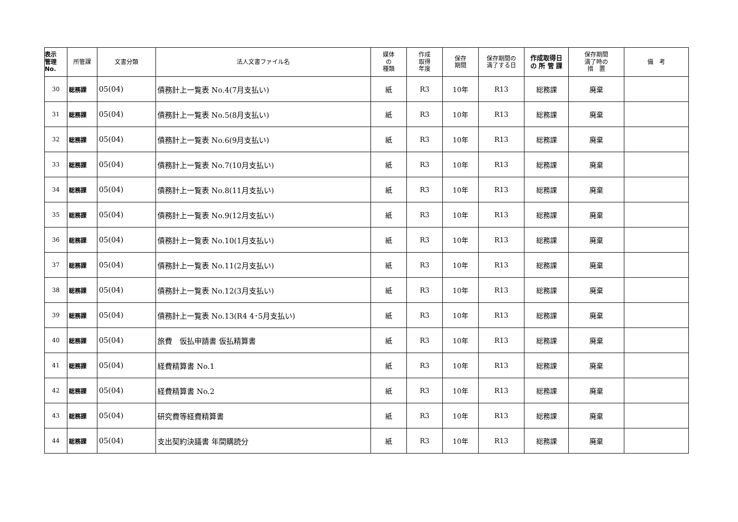| 表示 管理 No. | 所管課 | 文書分類 | 法人文書ファイル名 | 媒体 の 種類 | 作成 取得 年度 | 保存 期間 | 保存期間の 満了する日 | 作成取得日 の 所 管 課 | 保存期間 満了時の 措 置 | 備 考 |
| --- | --- | --- | --- | --- | --- | --- | --- | --- | --- | --- |
| 30 | 総務課 | 05(04) | 債務計上一覧表 No.4(7月支払い) | 紙 | R3 | 10年 | R13 | 総務課 | 廃棄 | |
| 31 | 総務課 | 05(04) | 債務計上一覧表 No.5(8月支払い) | 紙 | R3 | 10年 | R13 | 総務課 | 廃棄 | |
| 32 | 総務課 | 05(04) | 債務計上一覧表 No.6(9月支払い) | 紙 | R3 | 10年 | R13 | 総務課 | 廃棄 | |
| 33 | 総務課 | 05(04) | 債務計上一覧表 No.7(10月支払い) | 紙 | R3 | 10年 | R13 | 総務課 | 廃棄 | |
| 34 | 総務課 | 05(04) | 債務計上一覧表 No.8(11月支払い) | 紙 | R3 | 10年 | R13 | 総務課 | 廃棄 | |
| 35 | 総務課 | 05(04) | 債務計上一覧表 No.9(12月支払い) | 紙 | R3 | 10年 | R13 | 総務課 | 廃棄 | |
| 36 | 総務課 | 05(04) | 債務計上一覧表 No.10(1月支払い) | 紙 | R3 | 10年 | R13 | 総務課 | 廃棄 | |
| 37 | 総務課 | 05(04) | 債務計上一覧表 No.11(2月支払い) | 紙 | R3 | 10年 | R13 | 総務課 | 廃棄 | |
| 38 | 総務課 | 05(04) | 債務計上一覧表 No.12(3月支払い) | 紙 | R3 | 10年 | R13 | 総務課 | 廃棄 | |
| 39 | 総務課 | 05(04) | 債務計上一覧表 No.13(R4 4･5月支払い) | 紙 | R3 | 10年 | R13 | 総務課 | 廃棄 | |
| 40 | 総務課 | 05(04) | 旅費 仮払申請書 仮払精算書 | 紙 | R3 | 10年 | R13 | 総務課 | 廃棄 | |
| 41 | 総務課 | 05(04) | 経費精算書 No.1 | 紙 | R3 | 10年 | R13 | 総務課 | 廃棄 | |
| 42 | 総務課 | 05(04) | 経費精算書 No.2 | 紙 | R3 | 10年 | R13 | 総務課 | 廃棄 | |
| 43 | 総務課 | 05(04) | 研究費等経費精算書 | 紙 | R3 | 10年 | R13 | 総務課 | 廃棄 | |
| 44 | 総務課 | 05(04) | 支出契約決議書 年間購読分 | 紙 | R3 | 10年 | R13 | 総務課 | 廃棄 | |